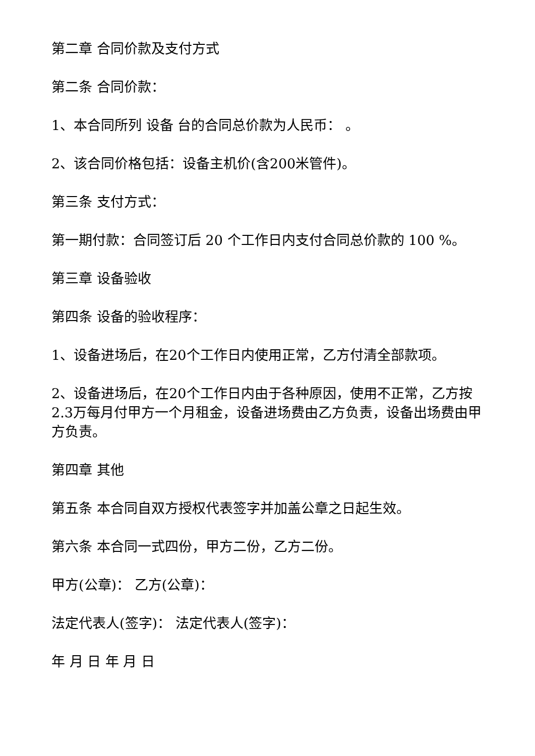第二章 合同价款及支付方式
第二条 合同价款：
1、本合同所列 设备 台的合同总价款为人民币： 。
2、该合同价格包括：设备主机价(含200米管件)。
第三条 支付方式：
第一期付款：合同签订后 20 个工作日内支付合同总价款的 100 %。
第三章 设备验收
第四条 设备的验收程序：
1、设备进场后，在20个工作日内使用正常，乙方付清全部款项。
2、设备进场后，在20个工作日内由于各种原因，使用不正常，乙方按2.3万每月付甲方一个月租金，设备进场费由乙方负责，设备出场费由甲方负责。
第四章 其他
第五条 本合同自双方授权代表签字并加盖公章之日起生效。
第六条 本合同一式四份，甲方二份，乙方二份。
甲方(公章)： 乙方(公章)：
法定代表人(签字)： 法定代表人(签字)：
年 月 日 年 月 日